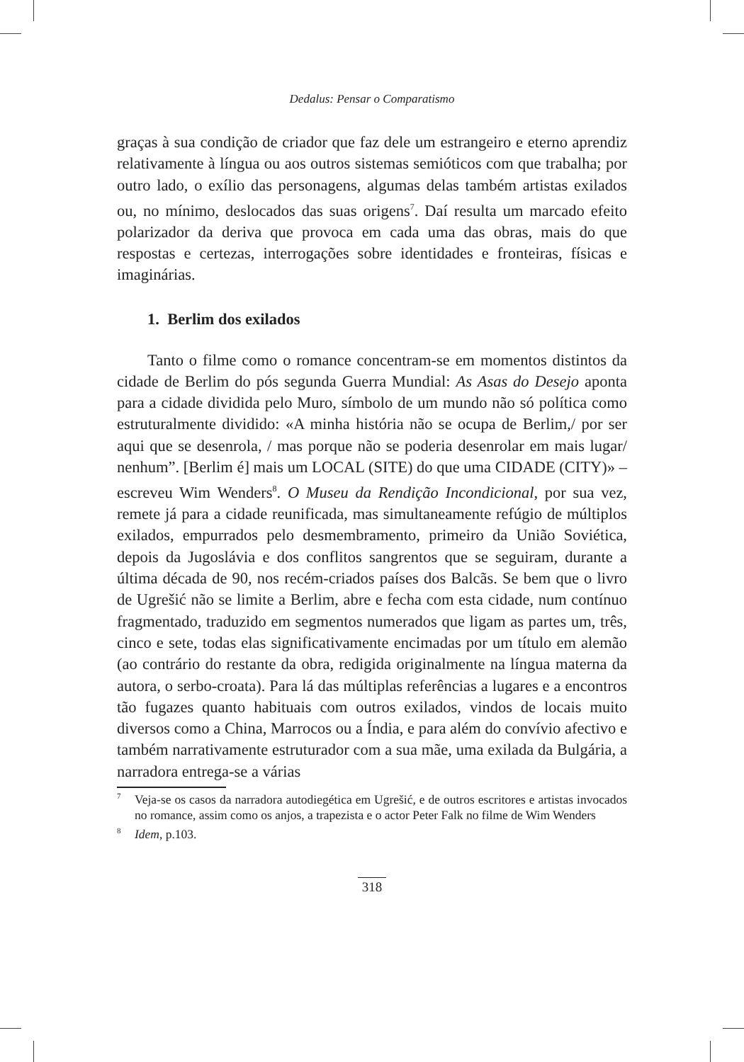Dedalus: Pensar o Comparatismo
graças à sua condição de criador que faz dele um estrangeiro e eterno aprendiz relativamente à língua ou aos outros sistemas semióticos com que trabalha; por outro lado, o exílio das personagens, algumas delas também artistas exilados ou, no mínimo, deslocados das suas origens<sup>7</sup>. Daí resulta um marcado efeito polarizador da deriva que provoca em cada uma das obras, mais do que respostas e certezas, interrogações sobre identidades e fronteiras, físicas e imaginárias.
1. Berlim dos exilados
Tanto o filme como o romance concentram-se em momentos distintos da cidade de Berlim do pós segunda Guerra Mundial: As Asas do Desejo aponta para a cidade dividida pelo Muro, símbolo de um mundo não só política como estruturalmente dividido: «A minha história não se ocupa de Berlim,/ por ser aqui que se desenrola, / mas porque não se poderia desenrolar em mais lugar/ nenhum”. [Berlim é] mais um LOCAL (SITE) do que uma CIDADE (CITY)» – escreveu Wim Wenders<sup>8</sup>. O Museu da Rendição Incondicional, por sua vez, remete já para a cidade reunificada, mas simultaneamente refúgio de múltiplos exilados, empurrados pelo desmembramento, primeiro da União Soviética, depois da Jugoslávia e dos conflitos sangrentos que se seguiram, durante a última década de 90, nos recém-criados países dos Balcãs. Se bem que o livro de Ugrešić não se limite a Berlim, abre e fecha com esta cidade, num contínuo fragmentado, traduzido em segmentos numerados que ligam as partes um, três, cinco e sete, todas elas significativamente encimadas por um título em alemão (ao contrário do restante da obra, redigida originalmente na língua materna da autora, o serbo-croata). Para lá das múltiplas referências a lugares e a encontros tão fugazes quanto habituais com outros exilados, vindos de locais muito diversos como a China, Marrocos ou a Índia, e para além do convívio afectivo e também narrativamente estruturador com a sua mãe, uma exilada da Bulgária, a narradora entrega-se a várias
<sup>7</sup> Veja-se os casos da narradora autodiegética em Ugrešić, e de outros escritores e artistas invocados no romance, assim como os anjos, a trapezista e o actor Peter Falk no filme de Wim Wenders
<sup>8</sup> Idem, p.103.
318